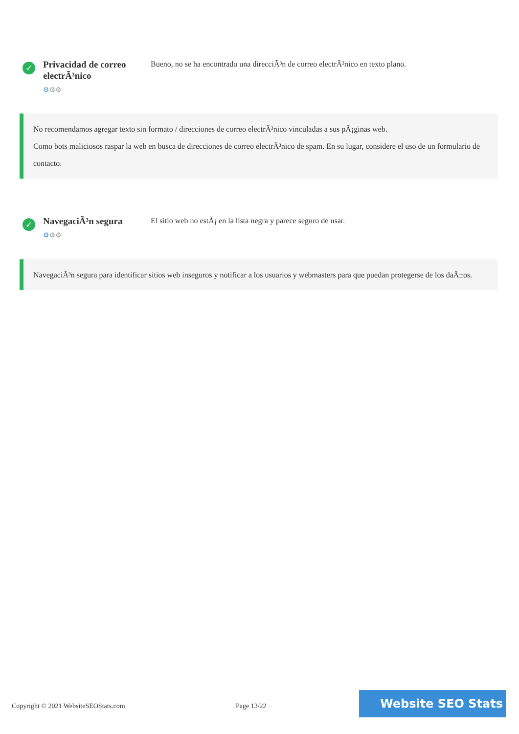✓
Privacidad de correo electrÃ³nico
⚙⚙⚙
Bueno, no se ha encontrado una direcciÃ³n de correo electrÃ³nico en texto plano.
No recomendamos agregar texto sin formato / direcciones de correo electrÃ³nico vinculadas a sus pÃ¡ginas web.
Como bots maliciosos raspar la web en busca de direcciones de correo electrÃ³nico de spam. En su lugar, considere el uso de un formulario de contacto.
✓
NavegaciÃ³n segura
⚙⚙⚙
El sitio web no estÃ¡ en la lista negra y parece seguro de usar.
NavegaciÃ³n segura para identificar sitios web inseguros y notificar a los usuarios y webmasters para que puedan protegerse de los daÃ±os.
Copyright © 2021 WebsiteSEOStats.com
Page 13/22
Website SEO Stats